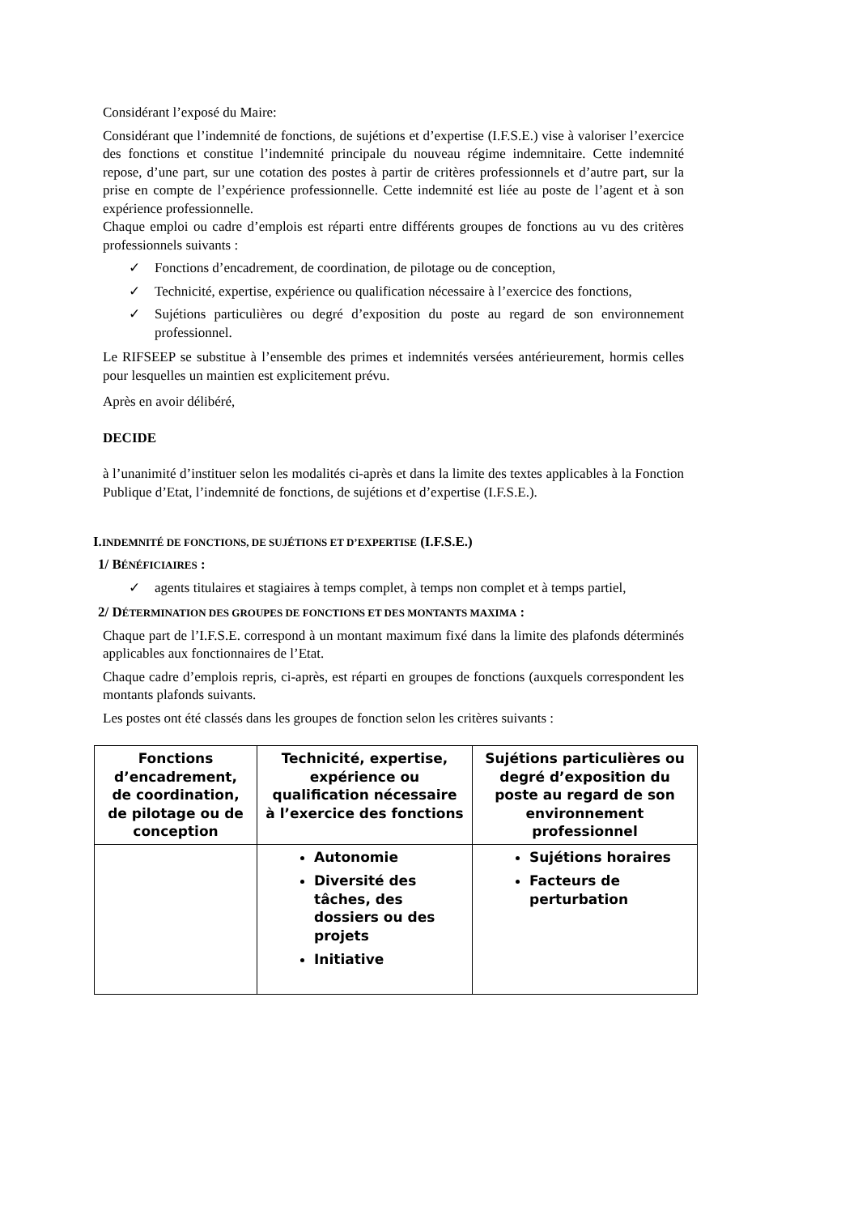Considérant l’exposé du Maire:
Considérant que l’indemnité de fonctions, de sujétions et d’expertise (I.F.S.E.) vise à valoriser l’exercice des fonctions et constitue l’indemnité principale du nouveau régime indemnitaire. Cette indemnité repose, d’une part, sur une cotation des postes à partir de critères professionnels et d’autre part, sur la prise en compte de l’expérience professionnelle. Cette indemnité est liée au poste de l’agent et à son expérience professionnelle.
Chaque emploi ou cadre d’emplois est réparti entre différents groupes de fonctions au vu des critères professionnels suivants :
✓ Fonctions d’encadrement, de coordination, de pilotage ou de conception,
✓ Technicité, expertise, expérience ou qualification nécessaire à l’exercice des fonctions,
✓ Sujétions particulières ou degré d’exposition du poste au regard de son environnement professionnel.
Le RIFSEEP se substitue à l’ensemble des primes et indemnités versées antérieurement, hormis celles pour lesquelles un maintien est explicitement prévu.
Après en avoir délibéré,
DECIDE
à l’unanimité d’instituer selon les modalités ci-après et dans la limite des textes applicables à la Fonction Publique d’Etat, l’indemnité de fonctions, de sujétions et d’expertise (I.F.S.E.).
I.INDEMNITÉ DE FONCTIONS, DE SUJÉTIONS ET D’EXPERTISE (I.F.S.E.)
1/ BÉNÉFICIAIRES :
✓ agents titulaires et stagiaires à temps complet, à temps non complet et à temps partiel,
2/ DÉTERMINATION DES GROUPES DE FONCTIONS ET DES MONTANTS MAXIMA :
Chaque part de l’I.F.S.E. correspond à un montant maximum fixé dans la limite des plafonds déterminés applicables aux fonctionnaires de l’Etat.
Chaque cadre d’emplois repris, ci-après, est réparti en groupes de fonctions (auxquels correspondent les montants plafonds suivants.
Les postes ont été classés dans les groupes de fonction selon les critères suivants :
| Fonctions d’encadrement, de coordination, de pilotage ou de conception | Technicité, expertise, expérience ou qualification nécessaire à l’exercice des fonctions | Sujétions particulières ou degré d’exposition du poste au regard de son environnement professionnel |
| --- | --- | --- |
| | Autonomie Diversité des tâches, des dossiers ou des projets Initiative | Sujétions horaires Facteurs de perturbation |